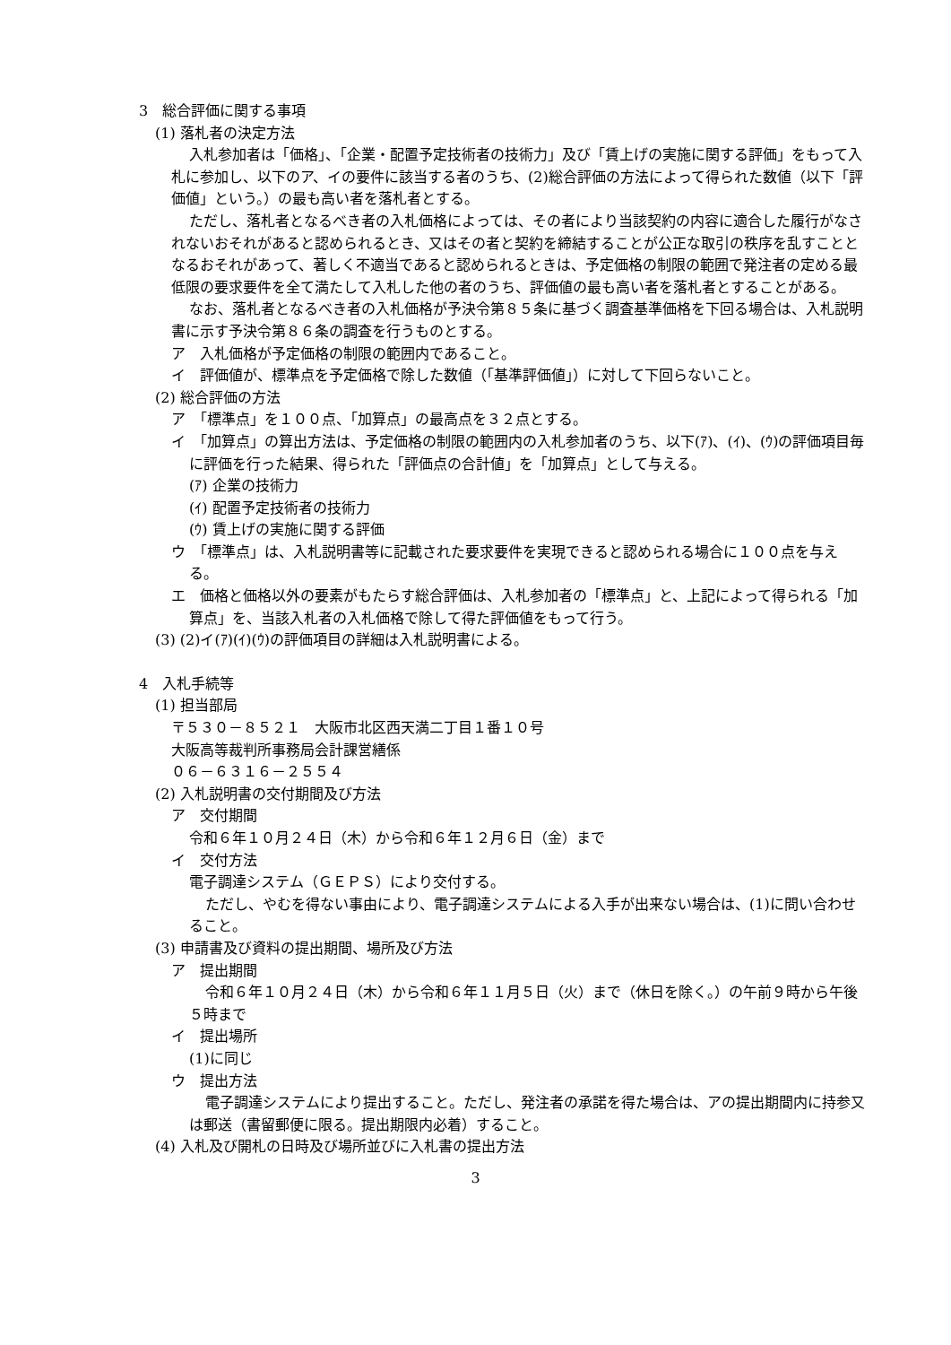3　総合評価に関する事項
(1) 落札者の決定方法
入札参加者は「価格」、「企業・配置予定技術者の技術力」及び「賃上げの実施に関する評価」をもって入札に参加し、以下のア、イの要件に該当する者のうち、(2)総合評価の方法によって得られた数値（以下「評価値」という。）の最も高い者を落札者とする。
ただし、落札者となるべき者の入札価格によっては、その者により当該契約の内容に適合した履行がなされないおそれがあると認められるとき、又はその者と契約を締結することが公正な取引の秩序を乱すこととなるおそれがあって、著しく不適当であると認められるときは、予定価格の制限の範囲で発注者の定める最低限の要求要件を全て満たして入札した他の者のうち、評価値の最も高い者を落札者とすることがある。
なお、落札者となるべき者の入札価格が予決令第８５条に基づく調査基準価格を下回る場合は、入札説明書に示す予決令第８６条の調査を行うものとする。
ア　入札価格が予定価格の制限の範囲内であること。
イ　評価値が、標準点を予定価格で除した数値（「基準評価値」）に対して下回らないこと。
(2) 総合評価の方法
ア　「標準点」を１００点、「加算点」の最高点を３２点とする。
イ　「加算点」の算出方法は、予定価格の制限の範囲内の入札参加者のうち、以下(ｱ)、(ｲ)、(ｳ)の評価項目毎に評価を行った結果、得られた「評価点の合計値」を「加算点」として与える。
(ｱ) 企業の技術力
(ｲ) 配置予定技術者の技術力
(ｳ) 賃上げの実施に関する評価
ウ　「標準点」は、入札説明書等に記載された要求要件を実現できると認められる場合に１００点を与える。
エ　価格と価格以外の要素がもたらす総合評価は、入札参加者の「標準点」と、上記によって得られる「加算点」を、当該入札者の入札価格で除して得た評価値をもって行う。
(3) (2)イ(ｱ)(ｲ)(ｳ)の評価項目の詳細は入札説明書による。
4　入札手続等
(1) 担当部局
〒５３０－８５２１　大阪市北区西天満二丁目１番１０号
大阪高等裁判所事務局会計課営繕係
０６－６３１６－２５５４
(2) 入札説明書の交付期間及び方法
ア　交付期間
令和６年１０月２４日（木）から令和６年１２月６日（金）まで
イ　交付方法
電子調達システム（ＧＥＰＳ）により交付する。
ただし、やむを得ない事由により、電子調達システムによる入手が出来ない場合は、(1)に問い合わせること。
(3) 申請書及び資料の提出期間、場所及び方法
ア　提出期間
令和６年１０月２４日（木）から令和６年１１月５日（火）まで（休日を除く。）の午前９時から午後５時まで
イ　提出場所
(1)に同じ
ウ　提出方法
電子調達システムにより提出すること。ただし、発注者の承諾を得た場合は、アの提出期間内に持参又は郵送（書留郵便に限る。提出期限内必着）すること。
(4) 入札及び開札の日時及び場所並びに入札書の提出方法
3